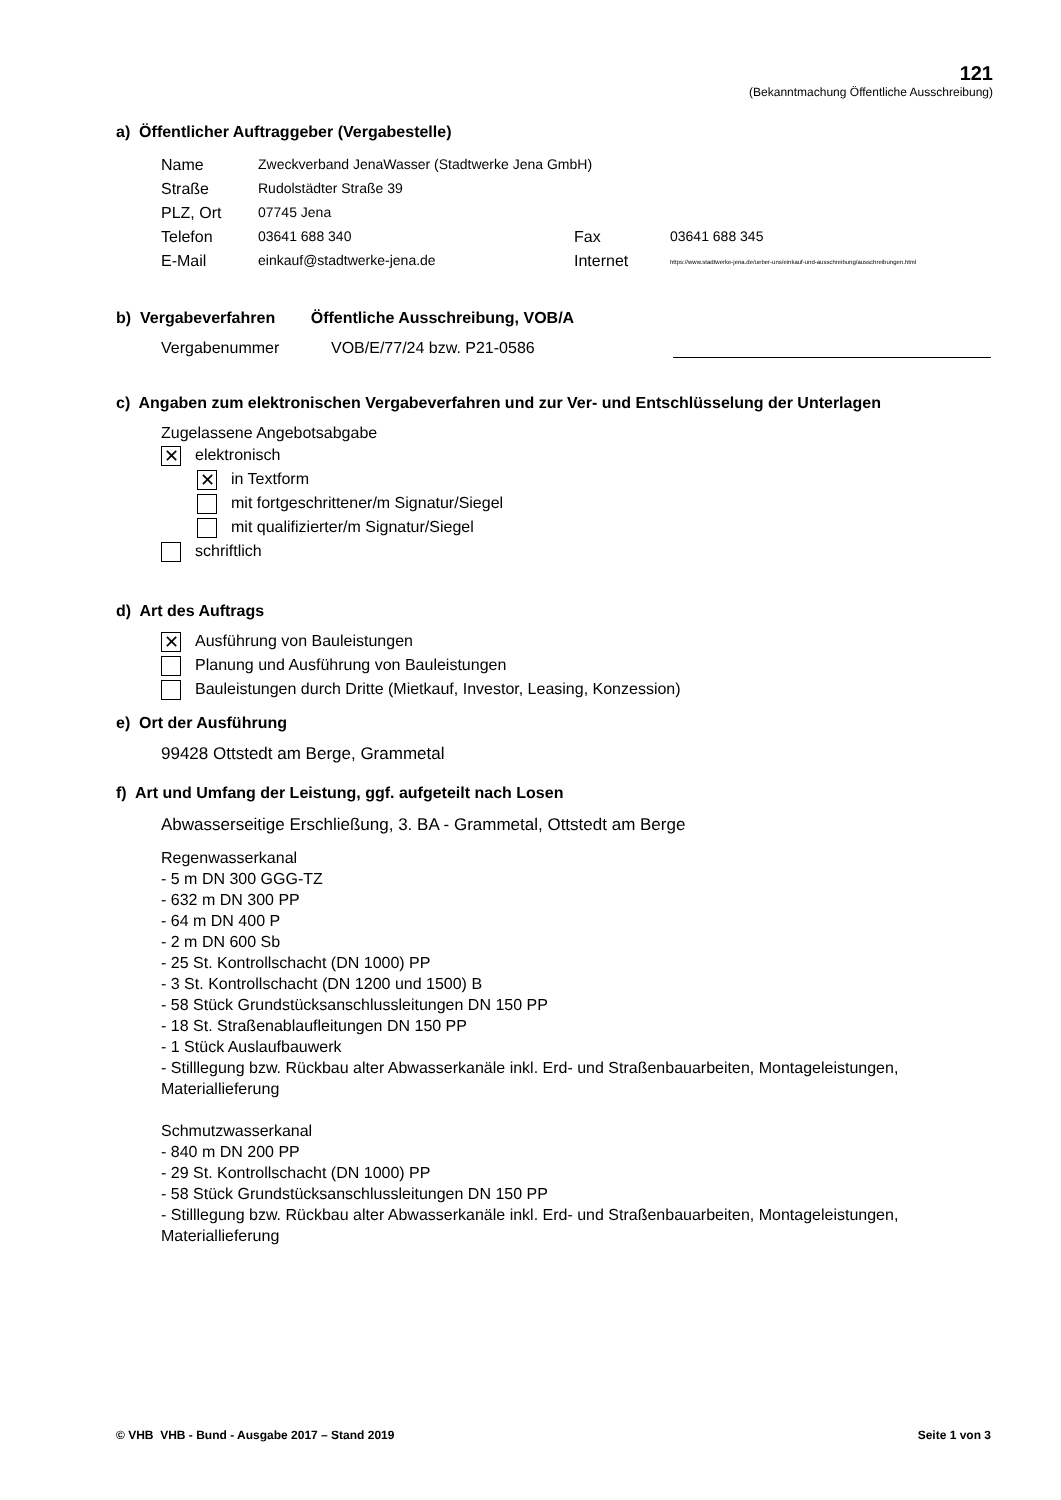121
(Bekanntmachung Öffentliche Ausschreibung)
a) Öffentlicher Auftraggeber (Vergabestelle)
| Name | Zweckverband JenaWasser (Stadtwerke Jena GmbH) | | |
| Straße | Rudolstädter Straße 39 | | |
| PLZ, Ort | 07745 Jena | | |
| Telefon | 03641 688 340 | Fax | 03641 688 345 |
| E-Mail | einkauf@stadtwerke-jena.de | Internet | https://www.stadtwerke-jena.de/ueber-uns/einkauf-und-ausschreibung/ausschreibungen.html |
b) Vergabeverfahren Öffentliche Ausschreibung, VOB/A
Vergabenummer VOB/E/77/24 bzw. P21-0586
c) Angaben zum elektronischen Vergabeverfahren und zur Ver- und Entschlüsselung der Unterlagen
Zugelassene Angebotsabgabe
✕ elektronisch
✕ in Textform
mit fortgeschrittener/m Signatur/Siegel
mit qualifizierter/m Signatur/Siegel
schriftlich
d) Art des Auftrags
✕ Ausführung von Bauleistungen
Planung und Ausführung von Bauleistungen
Bauleistungen durch Dritte (Mietkauf, Investor, Leasing, Konzession)
e) Ort der Ausführung
99428 Ottstedt am Berge, Grammetal
f) Art und Umfang der Leistung, ggf. aufgeteilt nach Losen
Abwasserseitige Erschließung, 3. BA - Grammetal, Ottstedt am Berge
Regenwasserkanal
- 5 m DN 300 GGG-TZ
- 632 m DN 300 PP
- 64 m DN 400 P
- 2 m DN 600 Sb
- 25 St. Kontrollschacht (DN 1000) PP
- 3 St. Kontrollschacht (DN 1200 und 1500) B
- 58 Stück Grundstücksanschlussleitungen DN 150 PP
- 18 St. Straßenablaufleitungen DN 150 PP
- 1 Stück Auslaufbauwerk
- Stilllegung bzw. Rückbau alter Abwasserkanäle inkl. Erd- und Straßenbauarbeiten, Montageleistungen, Materiallieferung
Schmutzwasserkanal
- 840 m DN 200 PP
- 29 St. Kontrollschacht (DN 1000) PP
- 58 Stück Grundstücksanschlussleitungen DN 150 PP
- Stilllegung bzw. Rückbau alter Abwasserkanäle inkl. Erd- und Straßenbauarbeiten, Montageleistungen, Materiallieferung
© VHB VHB - Bund - Ausgabe 2017 – Stand 2019 Seite 1 von 3